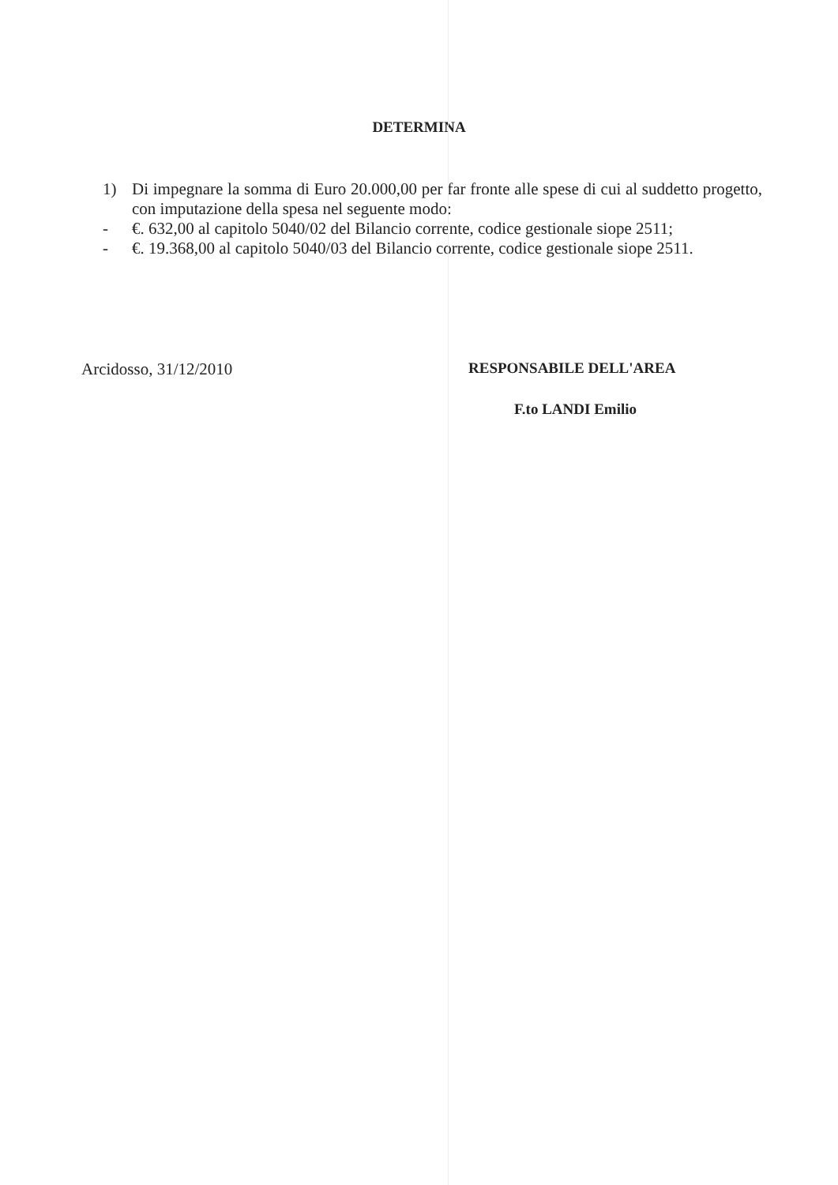DETERMINA
1) Di impegnare la somma di Euro 20.000,00 per far fronte alle spese di cui al suddetto progetto, con imputazione della spesa nel seguente modo:
- €. 632,00 al capitolo 5040/02 del Bilancio corrente, codice gestionale siope 2511;
- €. 19.368,00 al capitolo 5040/03 del Bilancio corrente, codice gestionale siope 2511.
Arcidosso, 31/12/2010 RESPONSABILE DELL'AREA
F.to LANDI Emilio